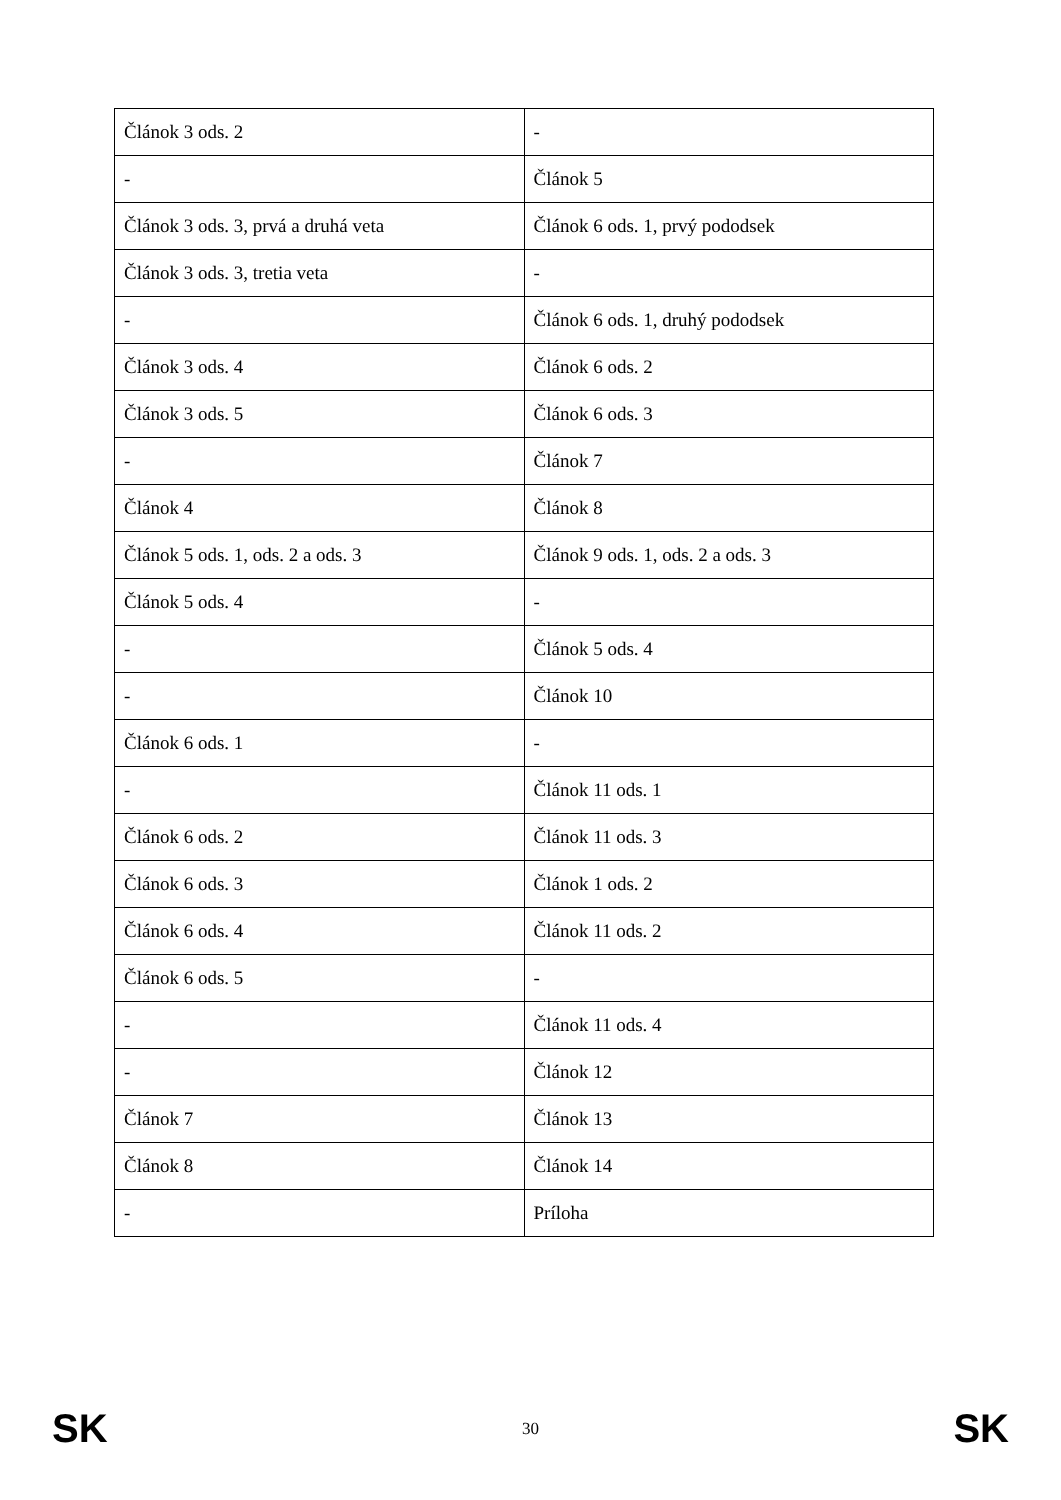| Článok 3 ods. 2 | - |
| - | Článok 5 |
| Článok 3 ods. 3, prvá a druhá veta | Článok 6 ods. 1, prvý pododsek |
| Článok 3 ods. 3, tretia veta | - |
| - | Článok 6 ods. 1, druhý pododsek |
| Článok 3 ods. 4 | Článok 6 ods. 2 |
| Článok 3 ods. 5 | Článok 6 ods. 3 |
| - | Článok 7 |
| Článok 4 | Článok 8 |
| Článok 5 ods. 1, ods. 2 a ods. 3 | Článok 9 ods. 1, ods. 2 a ods. 3 |
| Článok 5 ods. 4 | - |
| - | Článok 5 ods. 4 |
| - | Článok 10 |
| Článok 6 ods. 1 | - |
| - | Článok 11 ods. 1 |
| Článok 6 ods. 2 | Článok 11 ods. 3 |
| Článok 6 ods. 3 | Článok 1 ods. 2 |
| Článok 6 ods. 4 | Článok 11 ods. 2 |
| Článok 6 ods. 5 | - |
| - | Článok 11 ods. 4 |
| - | Článok 12 |
| Článok 7 | Článok 13 |
| Článok 8 | Článok 14 |
| - | Príloha |
SK 30 SK